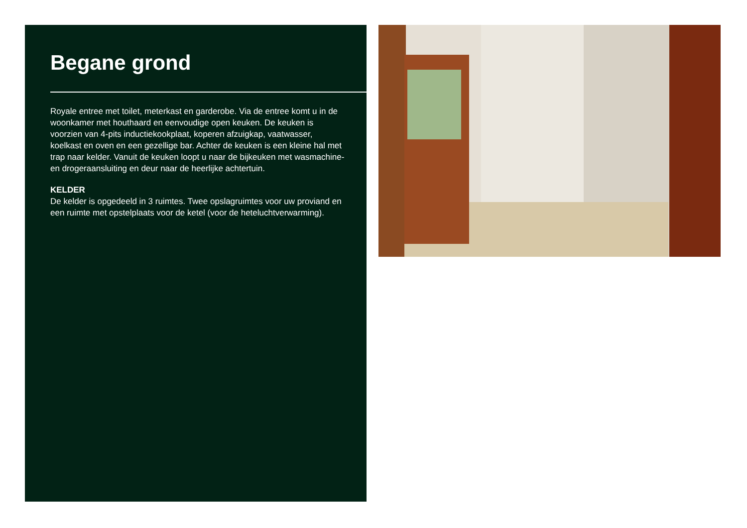Begane grond
Royale entree met toilet, meterkast en garderobe. Via de entree komt u in de woonkamer met houthaard en eenvoudige open keuken. De keuken is voorzien van 4-pits inductiekookplaat, koperen afzuigkap, vaatwasser, koelkast en oven en een gezellige bar. Achter de keuken is een kleine hal met trap naar kelder. Vanuit de keuken loopt u naar de bijkeuken met wasmachine- en drogeraansluiting en deur naar de heerlijke achtertuin.
KELDER
De kelder is opgedeeld in 3 ruimtes. Twee opslagruimtes voor uw proviand en een ruimte met opstelplaats voor de ketel (voor de heteluchtverwarming).